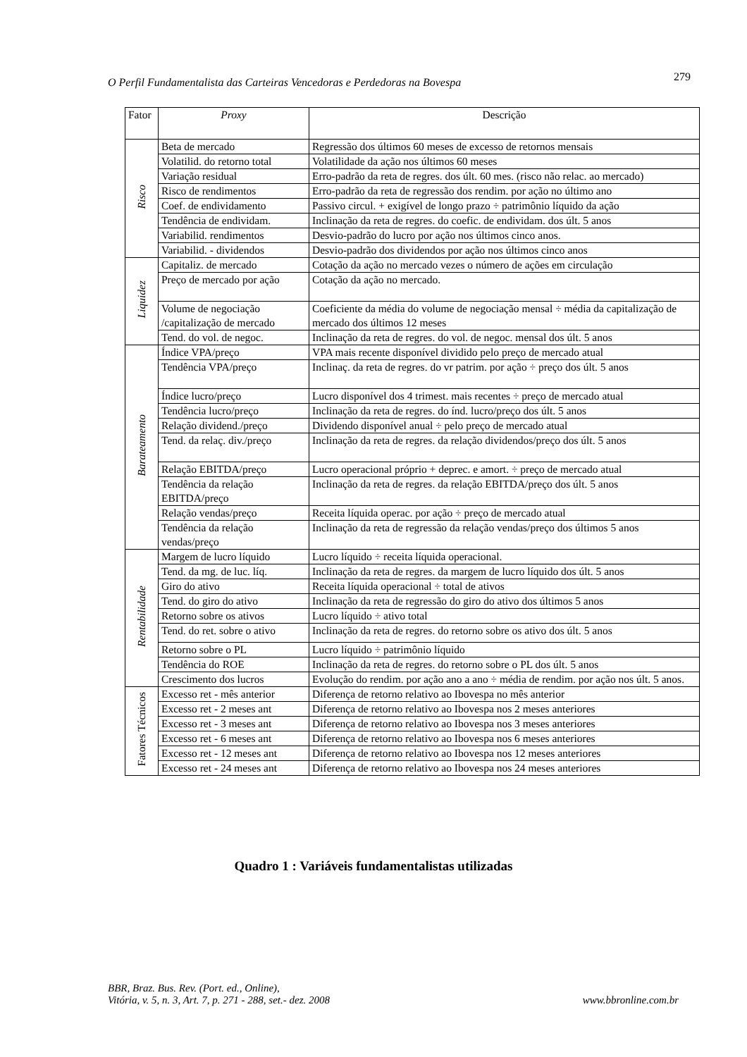O Perfil Fundamentalista das Carteiras Vencedoras e Perdedoras na Bovespa 279
| Fator | Proxy | Descrição |
| --- | --- | --- |
| Risco | Beta de mercado | Regressão dos últimos 60 meses de excesso de retornos mensais |
| | Volatilid. do retorno total | Volatilidade da ação nos últimos 60 meses |
| | Variação residual | Erro-padrão da reta de regres. dos últ. 60 mes. (risco não relac. ao mercado) |
| | Risco de rendimentos | Erro-padrão da reta de regressão dos rendim. por ação no último ano |
| | Coef. de endividamento | Passivo circul. + exigível de longo prazo ÷ patrimônio líquido da ação |
| | Tendência de endividam. | Inclinação da reta de regres. do coefic. de endividam. dos últ. 5 anos |
| | Variabilid. rendimentos | Desvio-padrão do lucro por ação nos últimos cinco anos. |
| | Variabilid. - dividendos | Desvio-padrão dos dividendos por ação nos últimos cinco anos |
| Liquidez | Capitaliz. de mercado | Cotação da ação no mercado vezes o número de ações em circulação |
| | Preço de mercado por ação | Cotação da ação no mercado. |
| | Volume de negociação /capitalização de mercado | Coeficiente da média do volume de negociação mensal ÷ média da capitalização de mercado dos últimos 12 meses |
| | Tend. do vol. de negoc. | Inclinação da reta de regres. do vol. de negoc. mensal dos últ. 5 anos |
| Barateamento | Índice VPA/preço | VPA mais recente disponível dividido pelo preço de mercado atual |
| | Tendência VPA/preço | Inclinaç. da reta de regres. do vr patrim. por ação ÷ preço dos últ. 5 anos |
| | Índice lucro/preço | Lucro disponível dos 4 trimest. mais recentes ÷ preço de mercado atual |
| | Tendência lucro/preço | Inclinação da reta de regres. do índ. lucro/preço dos últ. 5 anos |
| | Relação dividend./preço | Dividendo disponível anual ÷ pelo preço de mercado atual |
| | Tend. da relaç. div./preço | Inclinação da reta de regres. da relação dividendos/preço dos últ. 5 anos |
| | Relação EBITDA/preço | Lucro operacional próprio + deprec. e amort. ÷ preço de mercado atual |
| | Tendência da relação EBITDA/preço | Inclinação da reta de regres. da relação EBITDA/preço dos últ. 5 anos |
| | Relação vendas/preço | Receita líquida operac. por ação ÷ preço de mercado atual |
| | Tendência da relação vendas/preço | Inclinação da reta de regressão da relação vendas/preço dos últimos 5 anos |
| Rentabilidade | Margem de lucro líquido | Lucro líquido ÷ receita líquida operacional. |
| | Tend. da mg. de luc. líq. | Inclinação da reta de regres. da margem de lucro líquido dos últ. 5 anos |
| | Giro do ativo | Receita líquida operacional ÷ total de ativos |
| | Tend. do giro do ativo | Inclinação da reta de regressão do giro do ativo dos últimos 5 anos |
| | Retorno sobre os ativos | Lucro líquido ÷ ativo total |
| | Tend. do ret. sobre o ativo | Inclinação da reta de regres. do retorno sobre os ativo dos últ. 5 anos |
| | Retorno sobre o PL | Lucro líquido ÷ patrimônio líquido |
| | Tendência do ROE | Inclinação da reta de regres. do retorno sobre o PL dos últ. 5 anos |
| | Crescimento dos lucros | Evolução do rendim. por ação ano a ano ÷ média de rendim. por ação nos últ. 5 anos. |
| Fatores Técnicos | Excesso ret - mês anterior | Diferença de retorno relativo ao Ibovespa no mês anterior |
| | Excesso ret - 2 meses ant | Diferença de retorno relativo ao Ibovespa nos 2 meses anteriores |
| | Excesso ret - 3 meses ant | Diferença de retorno relativo ao Ibovespa nos 3 meses anteriores |
| | Excesso ret - 6 meses ant | Diferença de retorno relativo ao Ibovespa nos 6 meses anteriores |
| | Excesso ret - 12 meses ant | Diferença de retorno relativo ao Ibovespa nos 12 meses anteriores |
| | Excesso ret - 24 meses ant | Diferença de retorno relativo ao Ibovespa nos 24 meses anteriores |
Quadro 1 : Variáveis fundamentalistas utilizadas
BBR, Braz. Bus. Rev. (Port. ed., Online),
Vitória, v. 5, n. 3, Art. 7, p. 271 - 288, set.- dez. 2008 www.bbronline.com.br